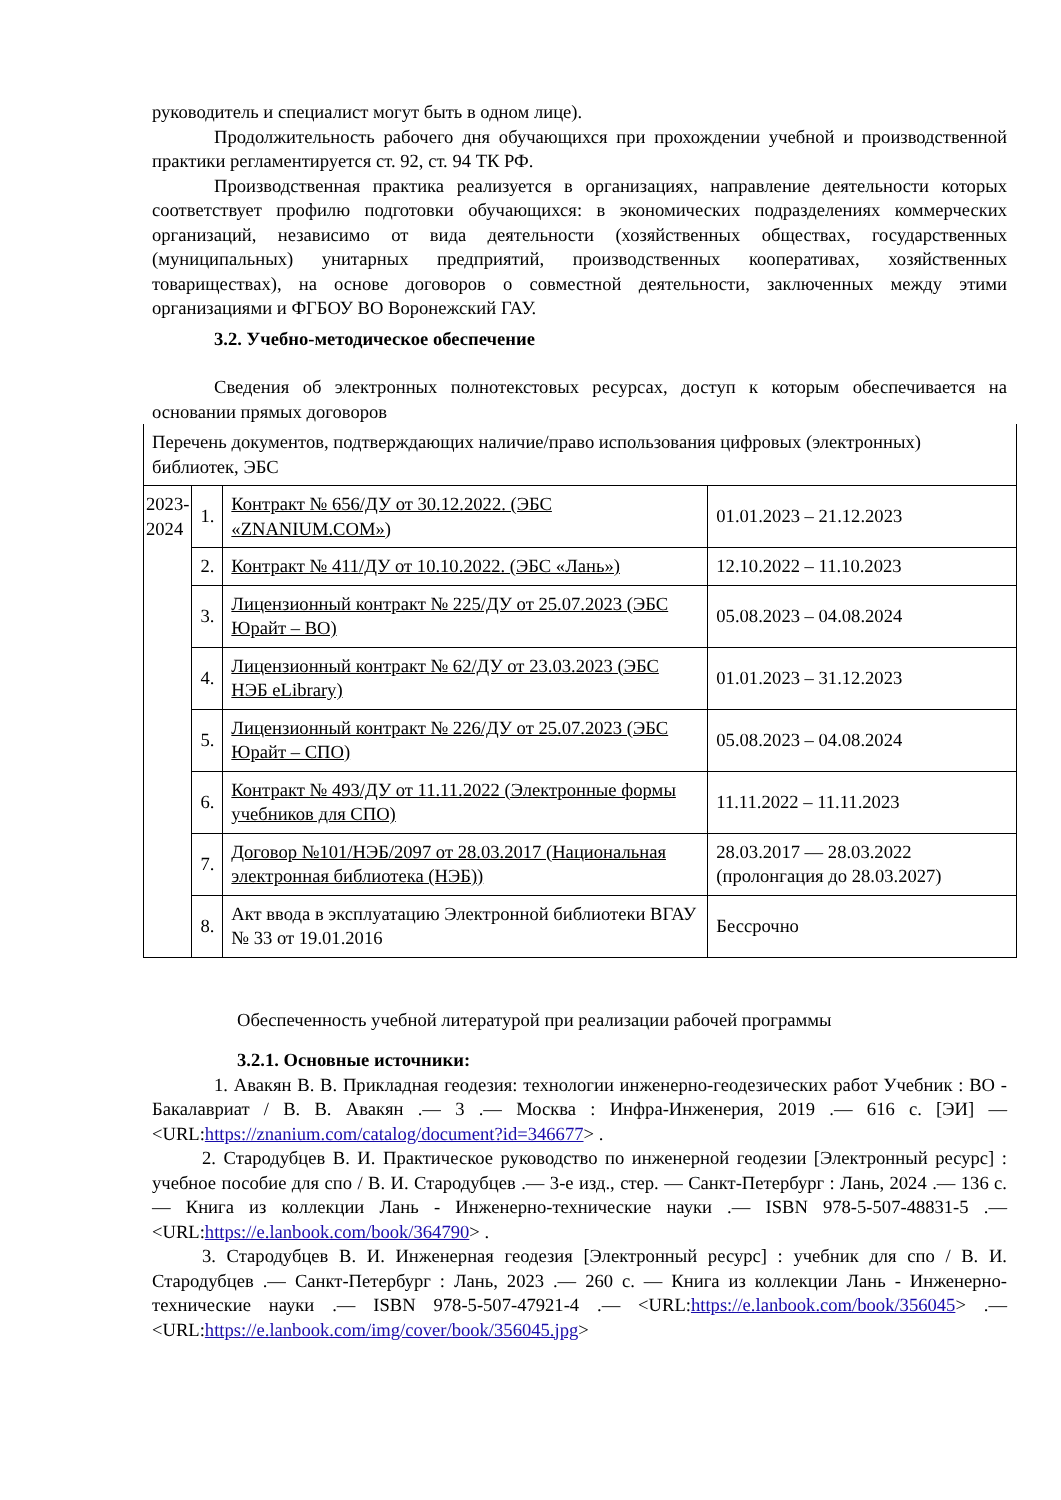руководитель и специалист могут быть в одном лице).
Продолжительность рабочего дня обучающихся при прохождении учебной и производственной практики регламентируется ст. 92, ст. 94 ТК РФ.
Производственная практика реализуется в организациях, направление деятельности которых соответствует профилю подготовки обучающихся: в экономических подразделениях коммерческих организаций, независимо от вида деятельности (хозяйственных обществах, государственных (муниципальных) унитарных предприятий, производственных кооперативах, хозяйственных товариществах), на основе договоров о совместной деятельности, заключенных между этими организациями и ФГБОУ ВО Воронежский ГАУ.
3.2. Учебно-методическое обеспечение
Сведения об электронных полнотекстовых ресурсах, доступ к которым обеспечивается на основании прямых договоров
| Перечень документов, подтверждающих наличие/право использования цифровых (электронных) библиотек, ЭБС | | | |
| 2023- 2024 | 1. | Контракт № 656/ДУ от 30.12.2022. (ЭБС «ZNANIUM.COM») | 01.01.2023 – 21.12.2023 |
| | 2. | Контракт № 411/ДУ от 10.10.2022. (ЭБС «Лань») | 12.10.2022 – 11.10.2023 |
| | 3. | Лицензионный контракт № 225/ДУ от 25.07.2023 (ЭБС Юрайт – ВО) | 05.08.2023 – 04.08.2024 |
| | 4. | Лицензионный контракт № 62/ДУ от 23.03.2023 (ЭБС НЭБ eLibrary) | 01.01.2023 – 31.12.2023 |
| | 5. | Лицензионный контракт № 226/ДУ от 25.07.2023 (ЭБС Юрайт – СПО) | 05.08.2023 – 04.08.2024 |
| | 6. | Контракт № 493/ДУ от 11.11.2022 (Электронные формы учебников для СПО) | 11.11.2022 – 11.11.2023 |
| | 7. | Договор №101/НЭБ/2097 от 28.03.2017 (Национальная электронная библиотека (НЭБ)) | 28.03.2017 — 28.03.2022 (пролонгация до 28.03.2027) |
| | 8. | Акт ввода в эксплуатацию Электронной библиотеки ВГАУ № 33 от 19.01.2016 | Бессрочно |
Обеспеченность учебной литературой при реализации рабочей программы
3.2.1. Основные источники:
1. Авакян В. В. Прикладная геодезия: технологии инженерно-геодезических работ Учебник : ВО - Бакалавриат / В. В. Авакян .— 3 .— Москва : Инфра-Инженерия, 2019 .— 616 с. [ЭИ] — <URL:https://znanium.com/catalog/document?id=346677> .
2. Стародубцев В. И. Практическое руководство по инженерной геодезии [Электронный ресурс] : учебное пособие для спо / В. И. Стародубцев .— 3-е изд., стер. — Санкт-Петербург : Лань, 2024 .— 136 с. — Книга из коллекции Лань - Инженерно-технические науки .— ISBN 978-5-507-48831-5 .— <URL:https://e.lanbook.com/book/364790> .
3. Стародубцев В. И. Инженерная геодезия [Электронный ресурс] : учебник для спо / В. И. Стародубцев .— Санкт-Петербург : Лань, 2023 .— 260 с. — Книга из коллекции Лань - Инженерно-технические науки .— ISBN 978-5-507-47921-4 .— <URL:https://e.lanbook.com/book/356045> .— <URL:https://e.lanbook.com/img/cover/book/356045.jpg>